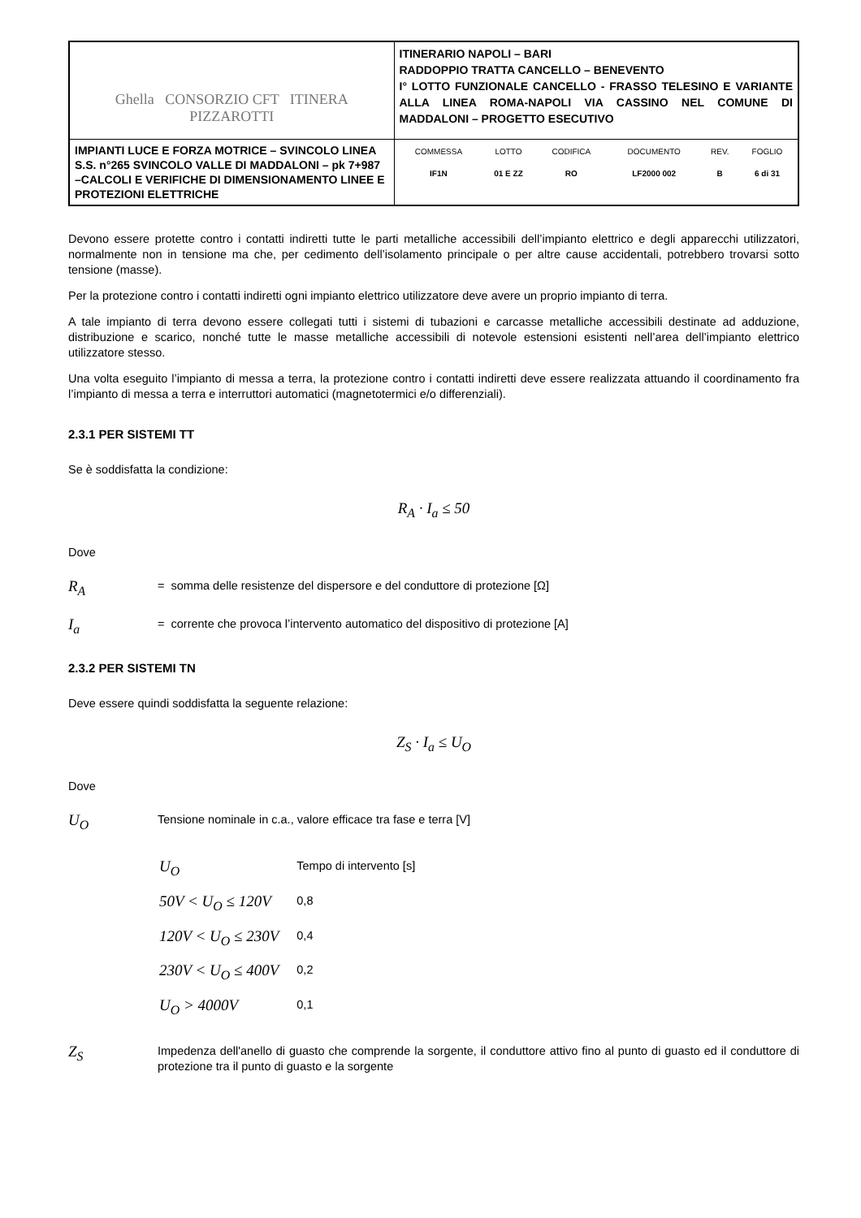| Ghella CONSORZIO CFT ITINERA PIZZAROTTI | ITINERARIO NAPOLI – BARI RADDOPPIO TRATTA CANCELLO – BENEVENTO I° LOTTO FUNZIONALE CANCELLO - FRASSO TELESINO E VARIANTE ALLA LINEA ROMA-NAPOLI VIA CASSINO NEL COMUNE DI MADDALONI – PROGETTO ESECUTIVO |
| IMPIANTI LUCE E FORZA MOTRICE – SVINCOLO LINEA S.S. n°265 SVINCOLO VALLE DI MADDALONI – pk 7+987 –CALCOLI E VERIFICHE DI DIMENSIONAMENTO LINEE E PROTEZIONI ELETTRICHE | / COMMESSA / LOTTO / CODIFICA / DOCUMENTO / REV. / FOGLIO / / IF1N / 01 E ZZ / RO / LF2000 002 / B / 6 di 31 / |
Devono essere protette contro i contatti indiretti tutte le parti metalliche accessibili dell’impianto elettrico e degli apparecchi utilizzatori, normalmente non in tensione ma che, per cedimento dell’isolamento principale o per altre cause accidentali, potrebbero trovarsi sotto tensione (masse).
Per la protezione contro i contatti indiretti ogni impianto elettrico utilizzatore deve avere un proprio impianto di terra.
A tale impianto di terra devono essere collegati tutti i sistemi di tubazioni e carcasse metalliche accessibili destinate ad adduzione, distribuzione e scarico, nonché tutte le masse metalliche accessibili di notevole estensioni esistenti nell’area dell’impianto elettrico utilizzatore stesso.
Una volta eseguito l’impianto di messa a terra, la protezione contro i contatti indiretti deve essere realizzata attuando il coordinamento fra l’impianto di messa a terra e interruttori automatici (magnetotermici e/o differenziali).
2.3.1 PER SISTEMI TT
Se è soddisfatta la condizione:
R<sub>A</sub> · I<sub>a</sub> ≤ 50
Dove
R<sub>A</sub> = somma delle resistenze del dispersore e del conduttore di protezione [Ω]
I<sub>a</sub> = corrente che provoca l’intervento automatico del dispositivo di protezione [A]
2.3.2 PER SISTEMI TN
Deve essere quindi soddisfatta la seguente relazione:
Z<sub>S</sub> · I<sub>a</sub> ≤ U<sub>O</sub>
Dove
U<sub>O</sub> Tensione nominale in c.a., valore efficace tra fase e terra [V]
| U<sub>O</sub> | Tempo di intervento [s] |
| 50V < U<sub>O</sub> ≤ 120V | 0,8 |
| 120V < U<sub>O</sub> ≤ 230V | 0,4 |
| 230V < U<sub>O</sub> ≤ 400V | 0,2 |
| U<sub>O</sub> > 4000V | 0,1 |
Z<sub>S</sub> Impedenza dell'anello di guasto che comprende la sorgente, il conduttore attivo fino al punto di guasto ed il conduttore di protezione tra il punto di guasto e la sorgente